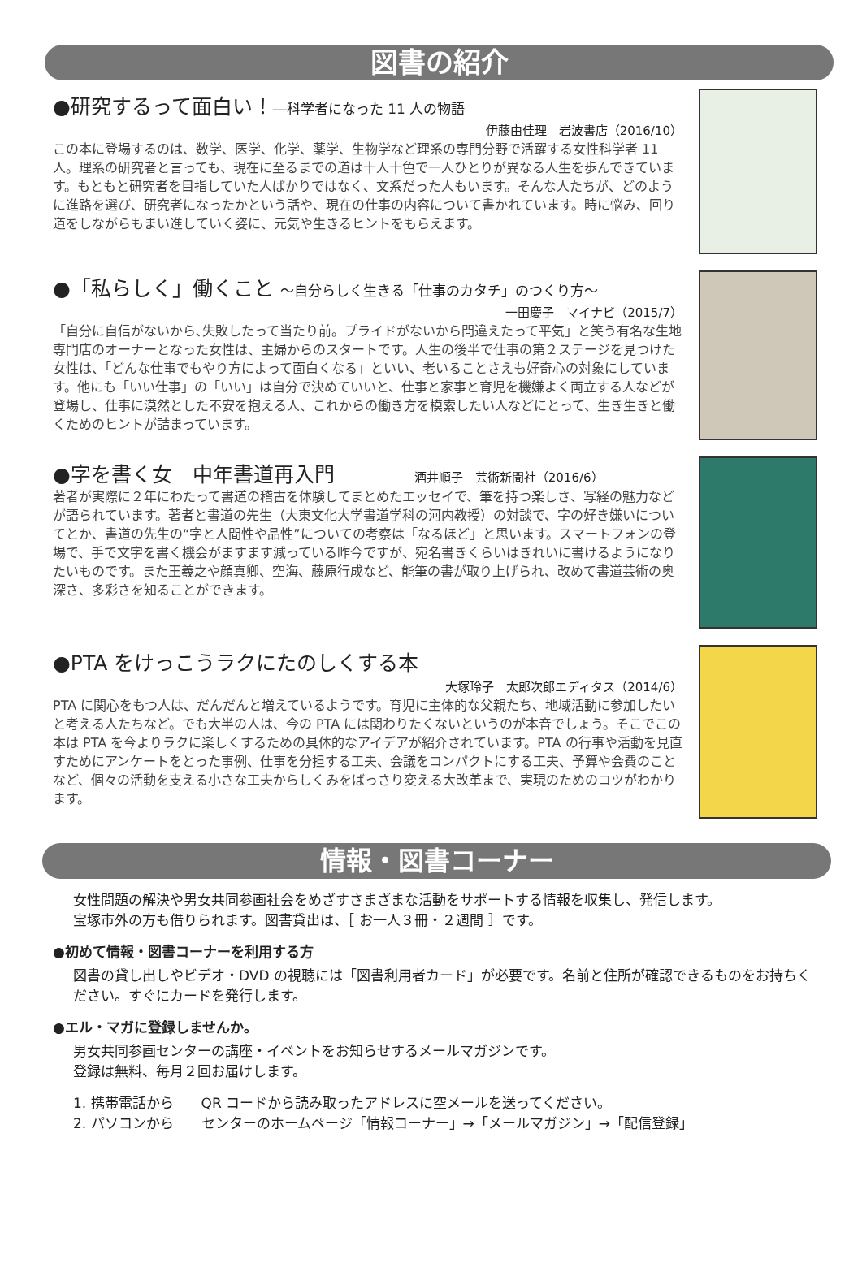図書の紹介
●研究するって面白い！―科学者になった 11 人の物語
伊藤由佳理　岩波書店（2016/10）
この本に登場するのは、数学、医学、化学、薬学、生物学など理系の専門分野で活躍する女性科学者 11 人。理系の研究者と言っても、現在に至るまでの道は十人十色で一人ひとりが異なる人生を歩んできています。もともと研究者を目指していた人ばかりではなく、文系だった人もいます。そんな人たちが、どのように進路を選び、研究者になったかという話や、現在の仕事の内容について書かれています。時に悩み、回り道をしながらもまい進していく姿に、元気や生きるヒントをもらえます。
●「私らしく」働くこと ～自分らしく生きる「仕事のカタチ」のつくり方～
一田慶子　マイナビ（2015/7）
「自分に自信がないから､失敗したって当たり前。プライドがないから間違えたって平気」と笑う有名な生地専門店のオーナーとなった女性は、主婦からのスタートです。人生の後半で仕事の第２ステージを見つけた女性は、「どんな仕事でもやり方によって面白くなる」といい、老いることさえも好奇心の対象にしています。他にも「いい仕事」の「いい」は自分で決めていいと、仕事と家事と育児を機嫌よく両立する人などが登場し、仕事に漠然とした不安を抱える人、これからの働き方を模索したい人などにとって、生き生きと働くためのヒントが詰まっています。
●字を書く女　中年書道再入門 酒井順子　芸術新聞社（2016/6）
著者が実際に２年にわたって書道の稽古を体験してまとめたエッセイで、筆を持つ楽しさ、写経の魅力などが語られています。著者と書道の先生（大東文化大学書道学科の河内教授）の対談で、字の好き嫌いについてとか、書道の先生の“字と人間性や品性”についての考察は「なるほど」と思います。スマートフォンの登場で、手で文字を書く機会がますます減っている昨今ですが、宛名書きくらいはきれいに書けるようになりたいものです。また王羲之や顔真卿、空海、藤原行成など、能筆の書が取り上げられ、改めて書道芸術の奥深さ、多彩さを知ることができます。
●PTA をけっこうラクにたのしくする本
大塚玲子　太郎次郎エディタス（2014/6）
PTA に関心をもつ人は、だんだんと増えているようです。育児に主体的な父親たち、地域活動に参加したいと考える人たちなど。でも大半の人は、今の PTA には関わりたくないというのが本音でしょう。そこでこの本は PTA を今よりラクに楽しくするための具体的なアイデアが紹介されています。PTA の行事や活動を見直すためにアンケートをとった事例、仕事を分担する工夫、会議をコンパクトにする工夫、予算や会費のことなど、個々の活動を支える小さな工夫からしくみをばっさり変える大改革まで、実現のためのコツがわかります。
情報・図書コーナー
女性問題の解決や男女共同参画社会をめざすさまざまな活動をサポートする情報を収集し、発信します。
宝塚市外の方も借りられます。図書貸出は、［ お一人３冊・２週間 ］です。
●初めて情報・図書コーナーを利用する方
図書の貸し出しやビデオ・DVD の視聴には「図書利用者カード」が必要です。名前と住所が確認できるものをお持ちください。すぐにカードを発行します。
●エル・マガに登録しませんか。
男女共同参画センターの講座・イベントをお知らせするメールマガジンです。
登録は無料、毎月２回お届けします。
1. 携帯電話から　　QR コードから読み取ったアドレスに空メールを送ってください。
2. パソコンから　　センターのホームページ「情報コーナー」→「メールマガジン」→「配信登録」